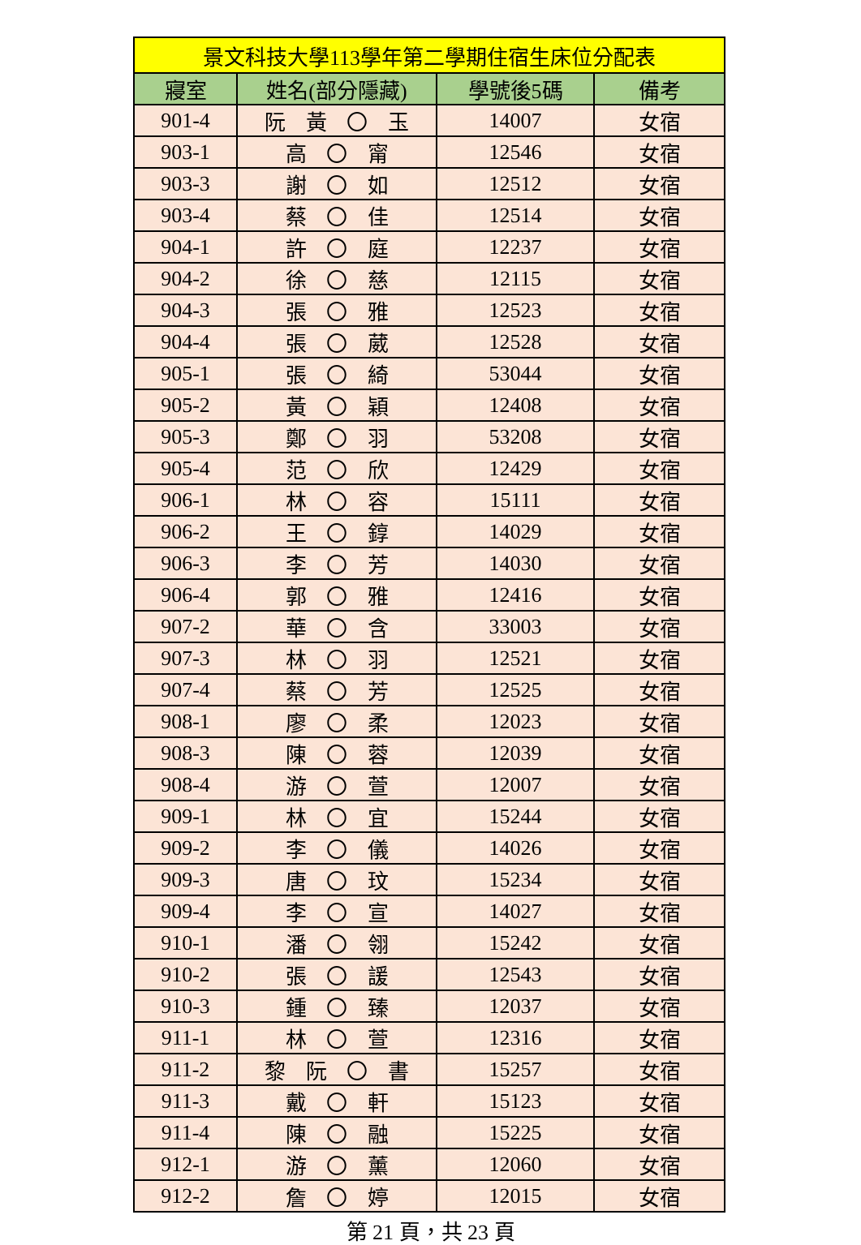| 景文科技大學113學年第二學期住宿生床位分配表 | | | |
| --- | --- | --- | --- |
| 寢室 | 姓名(部分隱藏) | 學號後5碼 | 備考 |
| 901-4 | 阮 黃 〇 玉 | 14007 | 女宿 |
| 903-1 | 高 〇 甯 | 12546 | 女宿 |
| 903-3 | 謝 〇 如 | 12512 | 女宿 |
| 903-4 | 蔡 〇 佳 | 12514 | 女宿 |
| 904-1 | 許 〇 庭 | 12237 | 女宿 |
| 904-2 | 徐 〇 慈 | 12115 | 女宿 |
| 904-3 | 張 〇 雅 | 12523 | 女宿 |
| 904-4 | 張 〇 葳 | 12528 | 女宿 |
| 905-1 | 張 〇 綺 | 53044 | 女宿 |
| 905-2 | 黃 〇 穎 | 12408 | 女宿 |
| 905-3 | 鄭 〇 羽 | 53208 | 女宿 |
| 905-4 | 范 〇 欣 | 12429 | 女宿 |
| 906-1 | 林 〇 容 | 15111 | 女宿 |
| 906-2 | 王 〇 錞 | 14029 | 女宿 |
| 906-3 | 李 〇 芳 | 14030 | 女宿 |
| 906-4 | 郭 〇 雅 | 12416 | 女宿 |
| 907-2 | 華 〇 含 | 33003 | 女宿 |
| 907-3 | 林 〇 羽 | 12521 | 女宿 |
| 907-4 | 蔡 〇 芳 | 12525 | 女宿 |
| 908-1 | 廖 〇 柔 | 12023 | 女宿 |
| 908-3 | 陳 〇 蓉 | 12039 | 女宿 |
| 908-4 | 游 〇 萱 | 12007 | 女宿 |
| 909-1 | 林 〇 宜 | 15244 | 女宿 |
| 909-2 | 李 〇 儀 | 14026 | 女宿 |
| 909-3 | 唐 〇 玟 | 15234 | 女宿 |
| 909-4 | 李 〇 宣 | 14027 | 女宿 |
| 910-1 | 潘 〇 翎 | 15242 | 女宿 |
| 910-2 | 張 〇 諼 | 12543 | 女宿 |
| 910-3 | 鍾 〇 臻 | 12037 | 女宿 |
| 911-1 | 林 〇 萱 | 12316 | 女宿 |
| 911-2 | 黎 阮 〇 書 | 15257 | 女宿 |
| 911-3 | 戴 〇 軒 | 15123 | 女宿 |
| 911-4 | 陳 〇 融 | 15225 | 女宿 |
| 912-1 | 游 〇 薰 | 12060 | 女宿 |
| 912-2 | 詹 〇 婷 | 12015 | 女宿 |
第 21 頁，共 23 頁